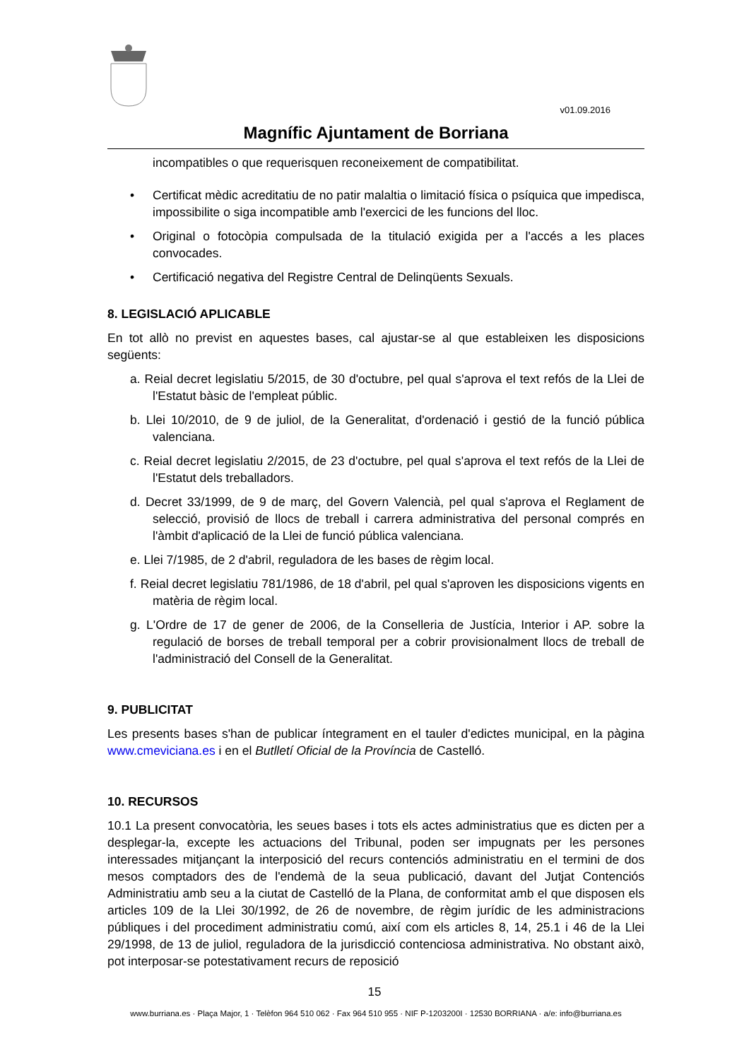v01.09.2016
Magnífic Ajuntament de Borriana
incompatibles o que requerisquen reconeixement de compatibilitat.
• Certificat mèdic acreditatiu de no patir malaltia o limitació física o psíquica que impedisca, impossibilite o siga incompatible amb l'exercici de les funcions del lloc.
• Original o fotocòpia compulsada de la titulació exigida per a l'accés a les places convocades.
• Certificació negativa del Registre Central de Delinqüents Sexuals.
8. LEGISLACIÓ APLICABLE
En tot allò no previst en aquestes bases, cal ajustar-se al que estableixen les disposicions següents:
a. Reial decret legislatiu 5/2015, de 30 d'octubre, pel qual s'aprova el text refós de la Llei de l'Estatut bàsic de l'empleat públic.
b. Llei 10/2010, de 9 de juliol, de la Generalitat, d'ordenació i gestió de la funció pública valenciana.
c. Reial decret legislatiu 2/2015, de 23 d'octubre, pel qual s'aprova el text refós de la Llei de l'Estatut dels treballadors.
d. Decret 33/1999, de 9 de març, del Govern Valencià, pel qual s'aprova el Reglament de selecció, provisió de llocs de treball i carrera administrativa del personal comprés en l'àmbit d'aplicació de la Llei de funció pública valenciana.
e. Llei 7/1985, de 2 d'abril, reguladora de les bases de règim local.
f. Reial decret legislatiu 781/1986, de 18 d'abril, pel qual s'aproven les disposicions vigents en matèria de règim local.
g. L'Ordre de 17 de gener de 2006, de la Conselleria de Justícia, Interior i AP. sobre la regulació de borses de treball temporal per a cobrir provisionalment llocs de treball de l'administració del Consell de la Generalitat.
9. PUBLICITAT
Les presents bases s'han de publicar íntegrament en el tauler d'edictes municipal, en la pàgina www.cmeviciana.es i en el Butlletí Oficial de la Província de Castelló.
10. RECURSOS
10.1 La present convocatòria, les seues bases i tots els actes administratius que es dicten per a desplegar-la, excepte les actuacions del Tribunal, poden ser impugnats per les persones interessades mitjançant la interposició del recurs contenciós administratiu en el termini de dos mesos comptadors des de l'endemà de la seua publicació, davant del Jutjat Contenciós Administratiu amb seu a la ciutat de Castelló de la Plana, de conformitat amb el que disposen els articles 109 de la Llei 30/1992, de 26 de novembre, de règim jurídic de les administracions públiques i del procediment administratiu comú, així com els articles 8, 14, 25.1 i 46 de la Llei 29/1998, de 13 de juliol, reguladora de la jurisdicció contenciosa administrativa. No obstant això, pot interposar-se potestativament recurs de reposició
15
www.burriana.es · Plaça Major, 1 · Telèfon 964 510 062 · Fax 964 510 955 · NIF P-1203200I · 12530 BORRIANA · a/e: info@burriana.es